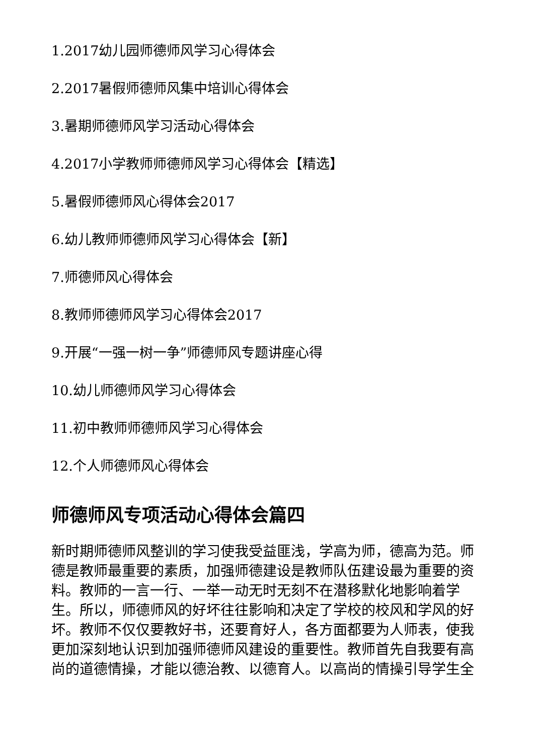1.2017幼儿园师德师风学习心得体会
2.2017暑假师德师风集中培训心得体会
3.暑期师德师风学习活动心得体会
4.2017小学教师师德师风学习心得体会【精选】
5.暑假师德师风心得体会2017
6.幼儿教师师德师风学习心得体会【新】
7.师德师风心得体会
8.教师师德师风学习心得体会2017
9.开展“一强一树一争”师德师风专题讲座心得
10.幼儿师德师风学习心得体会
11.初中教师师德师风学习心得体会
12.个人师德师风心得体会
师德师风专项活动心得体会篇四
新时期师德师风整训的学习使我受益匪浅，学高为师，德高为范。师德是教师最重要的素质，加强师德建设是教师队伍建设最为重要的资料。教师的一言一行、一举一动无时无刻不在潜移默化地影响着学生。所以，师德师风的好坏往往影响和决定了学校的校风和学风的好坏。教师不仅仅要教好书，还要育好人，各方面都要为人师表，使我更加深刻地认识到加强师德师风建设的重要性。教师首先自我要有高尚的道德情操，才能以德治教、以德育人。以高尚的情操引导学生全